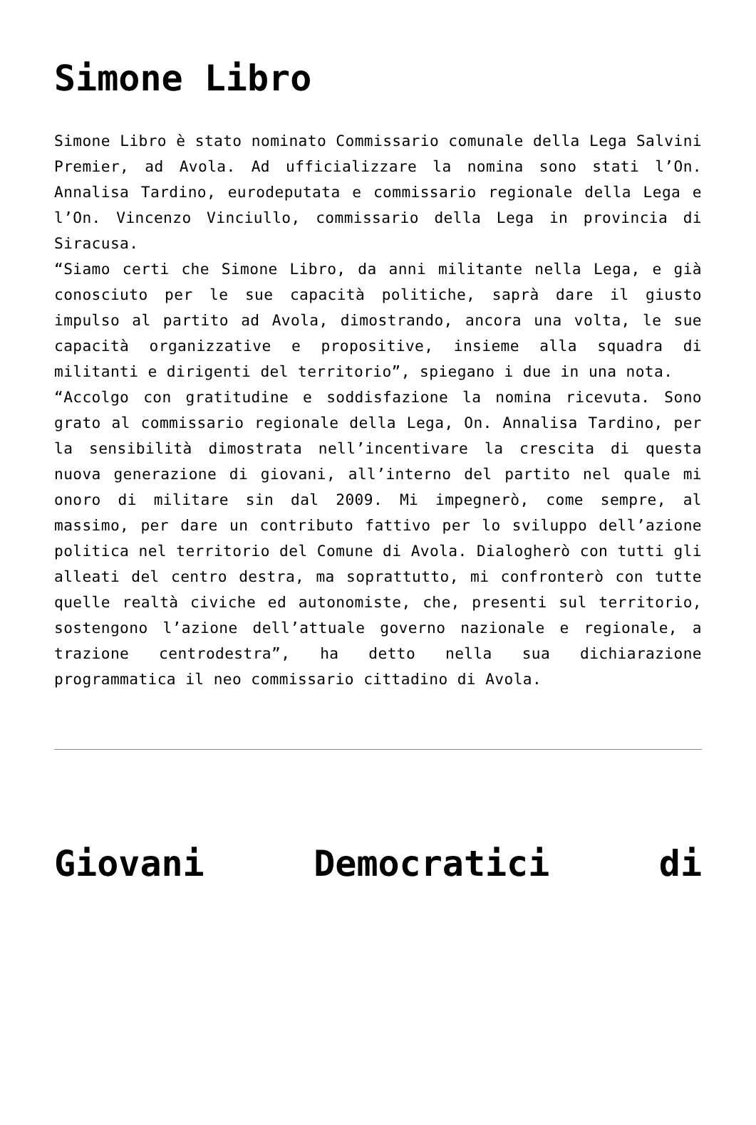Simone Libro
Simone Libro è stato nominato Commissario comunale della Lega Salvini Premier, ad Avola. Ad ufficializzare la nomina sono stati l’On. Annalisa Tardino, eurodeputata e commissario regionale della Lega e l’On. Vincenzo Vinciullo, commissario della Lega in provincia di Siracusa.
“Siamo certi che Simone Libro, da anni militante nella Lega, e già conosciuto per le sue capacità politiche, saprà dare il giusto impulso al partito ad Avola, dimostrando, ancora una volta, le sue capacità organizzative e propositive, insieme alla squadra di militanti e dirigenti del territorio”, spiegano i due in una nota.
“Accolgo con gratitudine e soddisfazione la nomina ricevuta. Sono grato al commissario regionale della Lega, On. Annalisa Tardino, per la sensibilità dimostrata nell’incentivare la crescita di questa nuova generazione di giovani, all’interno del partito nel quale mi onoro di militare sin dal 2009. Mi impegnerò, come sempre, al massimo, per dare un contributo fattivo per lo sviluppo dell’azione politica nel territorio del Comune di Avola. Dialogherò con tutti gli alleati del centro destra, ma soprattutto, mi confronterò con tutte quelle realtà civiche ed autonomiste, che, presenti sul territorio, sostengono l’azione dell’attuale governo nazionale e regionale, a trazione centrodestra”, ha detto nella sua dichiarazione programmatica il neo commissario cittadino di Avola.
Giovani Democratici di